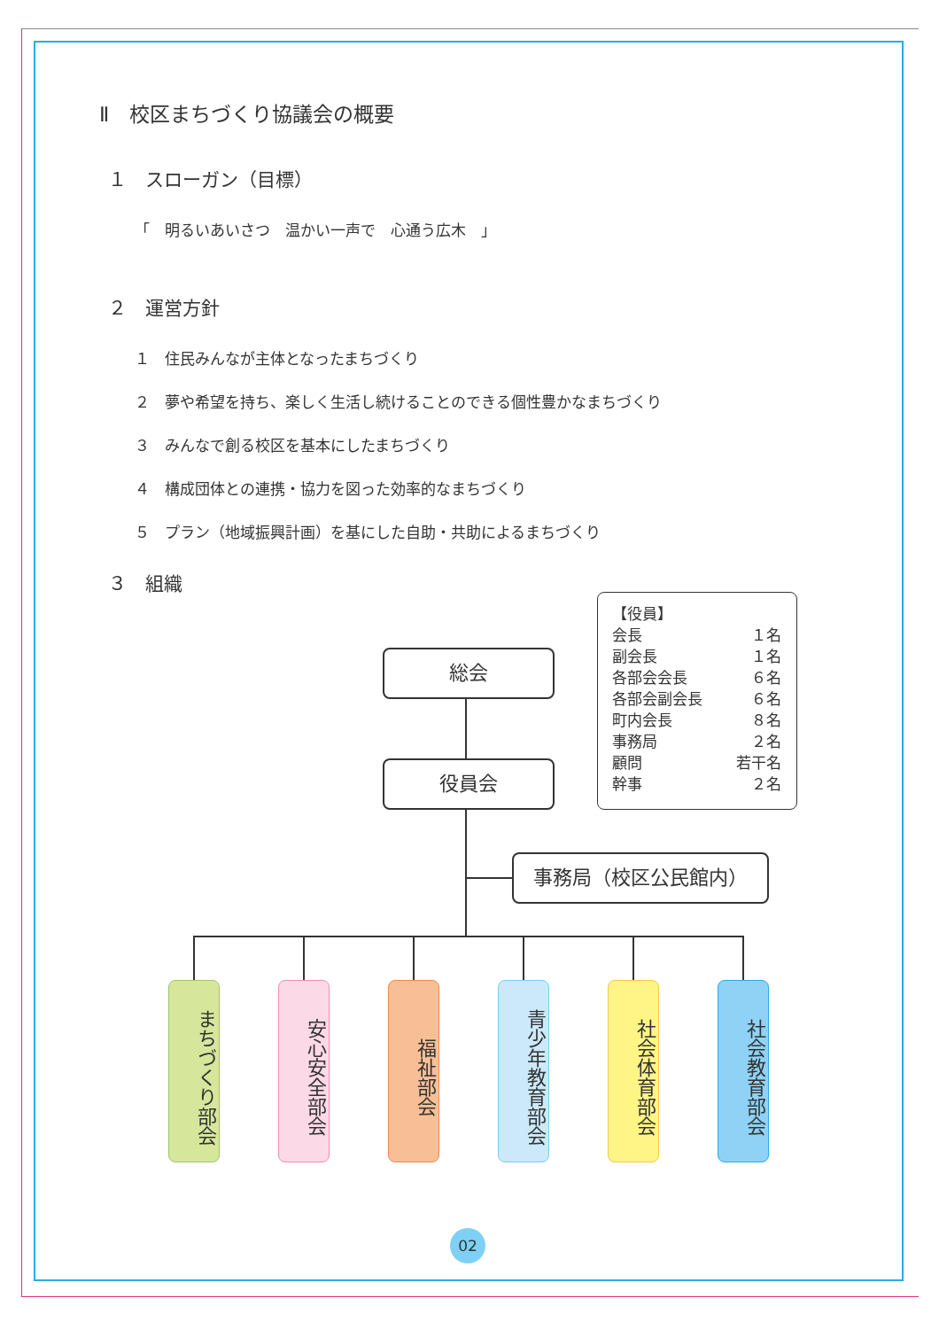Ⅱ　校区まちづくり協議会の概要
１　スローガン（目標）
「　明るいあいさつ　温かい一声で　心通う広木　」
２　運営方針
１　住民みんなが主体となったまちづくり
２　夢や希望を持ち、楽しく生活し続けることのできる個性豊かなまちづくり
３　みんなで創る校区を基本にしたまちづくり
４　構成団体との連携・協力を図った効率的なまちづくり
５　プラン（地域振興計画）を基にした自助・共助によるまちづくり
３　組織
総会
役員会
事務局（校区公民館内）
| 【役員】 | |
| 会長 | １名 |
| 副会長 | １名 |
| 各部会会長 | ６名 |
| 各部会副会長 | ６名 |
| 町内会長 | ８名 |
| 事務局 | ２名 |
| 顧問 | 若干名 |
| 幹事 | ２名 |
まちづくり部会
安心安全部会
福祉部会
青少年教育部会
社会体育部会
社会教育部会
02